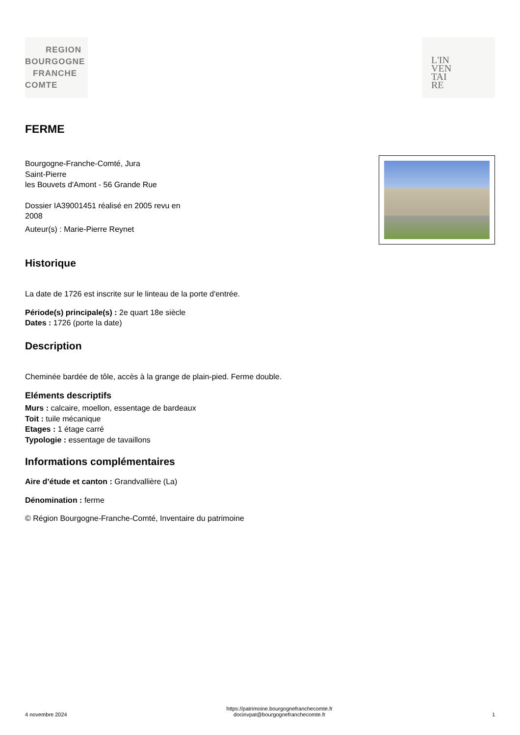REGION
BOURGOGNE
FRANCHE
COMTE
L'IN
VEN
TAI
RE
FERME
Bourgogne-Franche-Comté, Jura
Saint-Pierre
les Bouvets d'Amont - 56 Grande Rue
Dossier IA39001451 réalisé en 2005 revu en
2008
Auteur(s) : Marie-Pierre Reynet
Historique
La date de 1726 est inscrite sur le linteau de la porte d'entrée.
Période(s) principale(s) : 2e quart 18e siècle
Dates : 1726 (porte la date)
Description
Cheminée bardée de tôle, accès à la grange de plain-pied. Ferme double.
Eléments descriptifs
Murs : calcaire, moellon, essentage de bardeaux
Toit : tuile mécanique
Etages : 1 étage carré
Typologie : essentage de tavaillons
Informations complémentaires
Aire d’étude et canton : Grandvallière (La)
Dénomination : ferme
© Région Bourgogne-Franche-Comté, Inventaire du patrimoine
4 novembre 2024 https://patrimoine.bourgognefranchecomte.fr
docinvpat@bourgognefranchecomte.fr 1